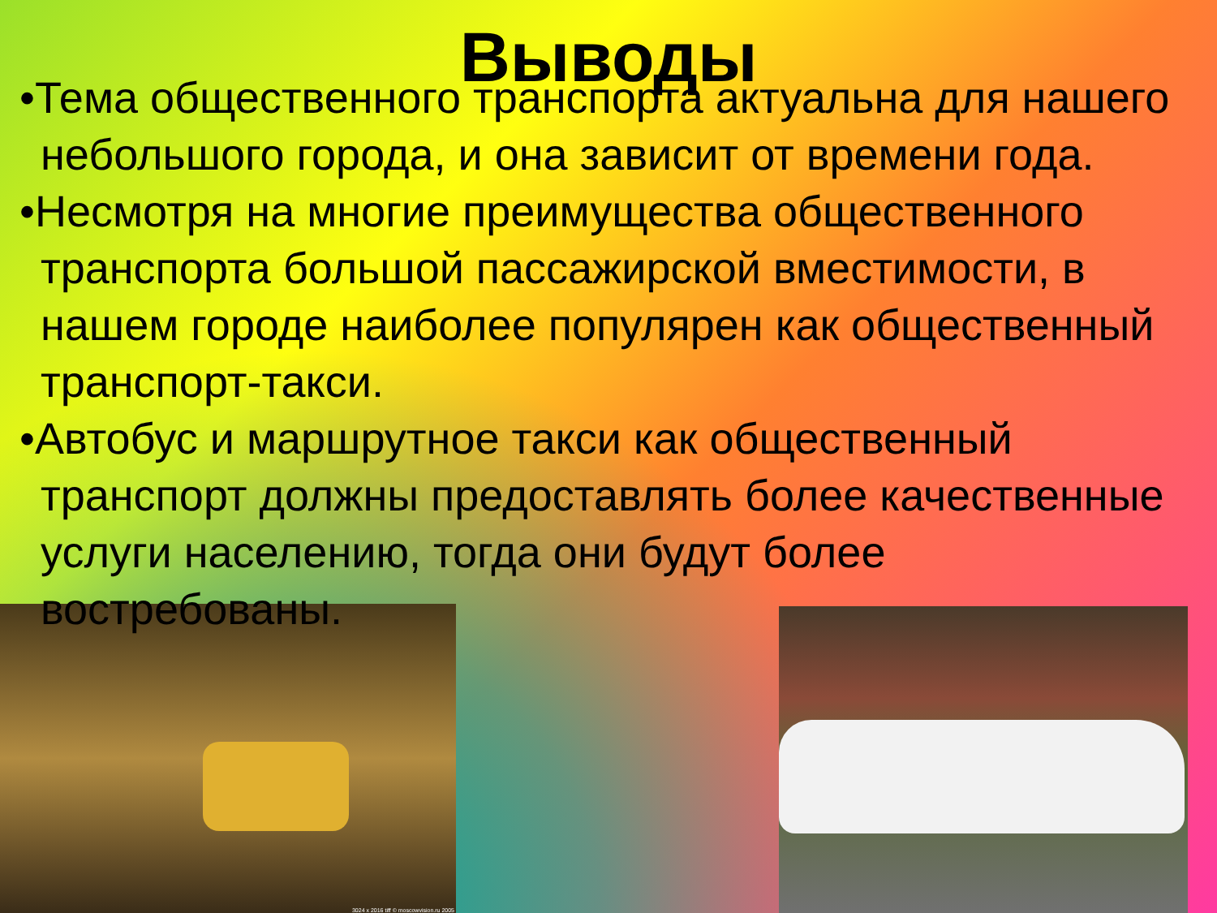3024 x 2016 tiff © moscowvision.ru 2005
Выводы
•Тема общественного транспорта актуальна для нашего небольшого города, и она зависит от времени года.
•Несмотря на многие преимущества общественного транспорта большой пассажирской вместимости, в нашем городе наиболее популярен как общественный транспорт-такси.
•Автобус и маршрутное такси как общественный транспорт должны предоставлять более качественные услуги населению, тогда они будут более востребованы.